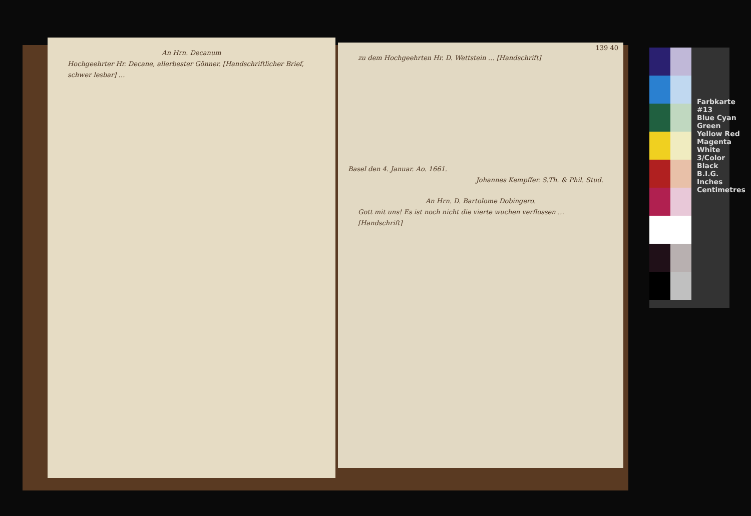An Hrn. Decanum
Hochgeehrter Hr. Decane, allerbester Gönner. [Handschriftlicher Brief, schwer lesbar] …
zu dem Hochgeehrten Hr. D. Wettstein … [Handschrift]
Basel den 4. Januar. Ao. 1661.
Johannes Kempffer. S.Th. & Phil. Stud.
An Hrn. D. Bartolome Dobingero.
Gott mit uns! Es ist noch nicht die vierte wuchen verflossen … [Handschrift]
139 40
Farbkarte #13
Blue Cyan Green Yellow Red Magenta White 3/Color Black
B.I.G.
Inches Centimetres